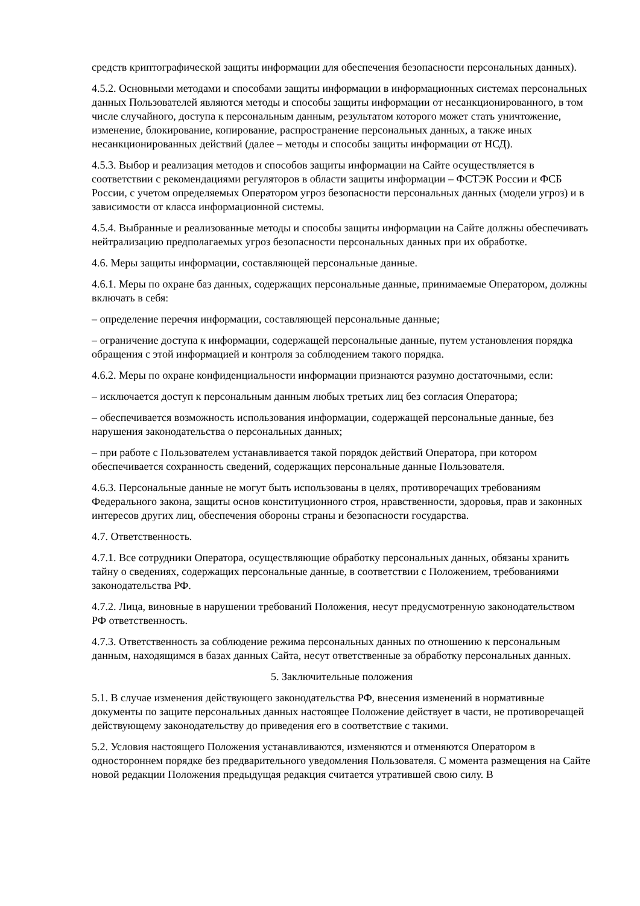средств криптографической защиты информации для обеспечения безопасности персональных данных).
4.5.2. Основными методами и способами защиты информации в информационных системах персональных данных Пользователей являются методы и способы защиты информации от несанкционированного, в том числе случайного, доступа к персональным данным, результатом которого может стать уничтожение, изменение, блокирование, копирование, распространение персональных данных, а также иных несанкционированных действий (далее – методы и способы защиты информации от НСД).
4.5.3. Выбор и реализация методов и способов защиты информации на Сайте осуществляется в соответствии с рекомендациями регуляторов в области защиты информации – ФСТЭК России и ФСБ России, с учетом определяемых Оператором угроз безопасности персональных данных (модели угроз) и в зависимости от класса информационной системы.
4.5.4. Выбранные и реализованные методы и способы защиты информации на Сайте должны обеспечивать нейтрализацию предполагаемых угроз безопасности персональных данных при их обработке.
4.6. Меры защиты информации, составляющей персональные данные.
4.6.1. Меры по охране баз данных, содержащих персональные данные, принимаемые Оператором, должны включать в себя:
– определение перечня информации, составляющей персональные данные;
– ограничение доступа к информации, содержащей персональные данные, путем установления порядка обращения с этой информацией и контроля за соблюдением такого порядка.
4.6.2. Меры по охране конфиденциальности информации признаются разумно достаточными, если:
– исключается доступ к персональным данным любых третьих лиц без согласия Оператора;
– обеспечивается возможность использования информации, содержащей персональные данные, без нарушения законодательства о персональных данных;
– при работе с Пользователем устанавливается такой порядок действий Оператора, при котором обеспечивается сохранность сведений, содержащих персональные данные Пользователя.
4.6.3. Персональные данные не могут быть использованы в целях, противоречащих требованиям Федерального закона, защиты основ конституционного строя, нравственности, здоровья, прав и законных интересов других лиц, обеспечения обороны страны и безопасности государства.
4.7. Ответственность.
4.7.1. Все сотрудники Оператора, осуществляющие обработку персональных данных, обязаны хранить тайну о сведениях, содержащих персональные данные, в соответствии с Положением, требованиями законодательства РФ.
4.7.2. Лица, виновные в нарушении требований Положения, несут предусмотренную законодательством РФ ответственность.
4.7.3. Ответственность за соблюдение режима персональных данных по отношению к персональным данным, находящимся в базах данных Сайта, несут ответственные за обработку персональных данных.
5. Заключительные положения
5.1. В случае изменения действующего законодательства РФ, внесения изменений в нормативные документы по защите персональных данных настоящее Положение действует в части, не противоречащей действующему законодательству до приведения его в соответствие с такими.
5.2. Условия настоящего Положения устанавливаются, изменяются и отменяются Оператором в одностороннем порядке без предварительного уведомления Пользователя. С момента размещения на Сайте новой редакции Положения предыдущая редакция считается утратившей свою силу. В